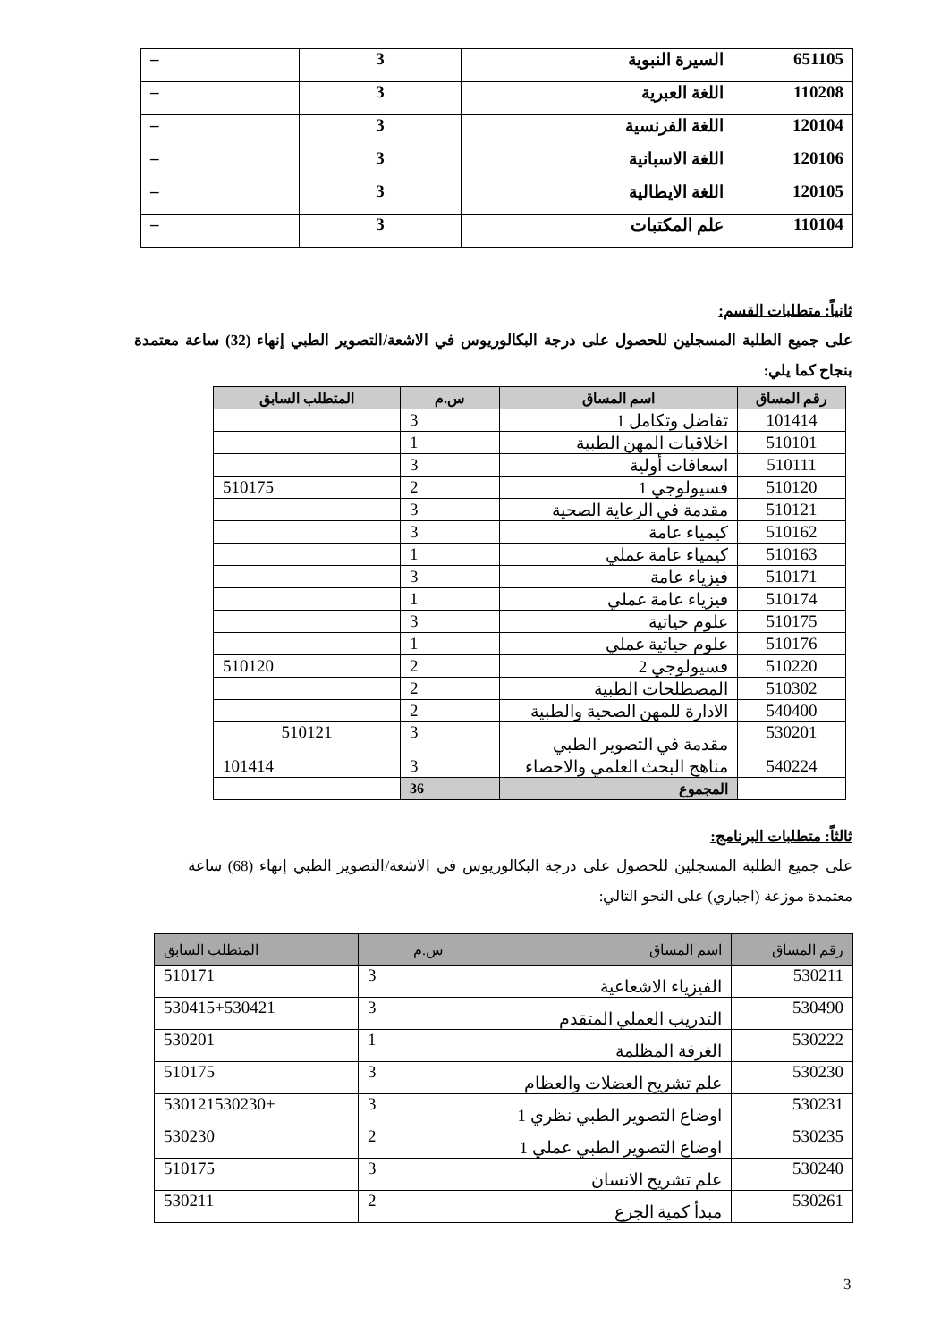| 651105 | السيرة النبوية | 3 | – |
| 110208 | اللغة العبرية | 3 | – |
| 120104 | اللغة الفرنسية | 3 | – |
| 120106 | اللغة الاسبانية | 3 | – |
| 120105 | اللغة الايطالية | 3 | – |
| 110104 | علم المكتبات | 3 | – |
ثانياً: متطلبات القسم:
على جميع الطلبة المسجلين للحصول على درجة البكالوريوس في الاشعة/التصوير الطبي إنهاء (32) ساعة معتمدة بنجاح كما يلي:
| رقم المساق | اسم المساق | س.م | المتطلب السابق |
| --- | --- | --- | --- |
| 101414 | تفاضل وتكامل 1 | 3 | |
| 510101 | اخلاقيات المهن الطبية | 1 | |
| 510111 | اسعافات أولية | 3 | |
| 510120 | فسيولوجي 1 | 2 | 510175 |
| 510121 | مقدمة في الرعاية الصحية | 3 | |
| 510162 | كيمياء عامة | 3 | |
| 510163 | كيمياء عامة عملي | 1 | |
| 510171 | فيزياء عامة | 3 | |
| 510174 | فيزياء عامة عملي | 1 | |
| 510175 | علوم حياتية | 3 | |
| 510176 | علوم حياتية عملي | 1 | |
| 510220 | فسيولوجي 2 | 2 | 510120 |
| 510302 | المصطلحات الطبية | 2 | |
| 540400 | الادارة للمهن الصحية والطبية | 2 | |
| 530201 | مقدمة في التصوير الطبي | 3 | 510121 |
| 540224 | مناهج البحث العلمي والاحصاء | 3 | 101414 |
| | المجموع | 36 | |
ثالثاً: متطلبات البرنامج:
على جميع الطلبة المسجلين للحصول على درجة البكالوريوس في الاشعة/التصوير الطبي إنهاء (68) ساعة معتمدة موزعة (اجباري) على النحو التالي:
| رقم المساق | اسم المساق | س.م | المتطلب السابق |
| --- | --- | --- | --- |
| 530211 | الفيزياء الاشعاعية | 3 | 510171 |
| 530490 | التدريب العملي المتقدم | 3 | 530415+530421 |
| 530222 | الغرفة المظلمة | 1 | 530201 |
| 530230 | علم تشريح العضلات والعظام | 3 | 510175 |
| 530231 | اوضاع التصوير الطبي نظري 1 | 3 | +530121530230 |
| 530235 | اوضاع التصوير الطبي عملي 1 | 2 | 530230 |
| 530240 | علم تشريح الانسان | 3 | 510175 |
| 530261 | مبدأ كمية الجرع | 2 | 530211 |
3